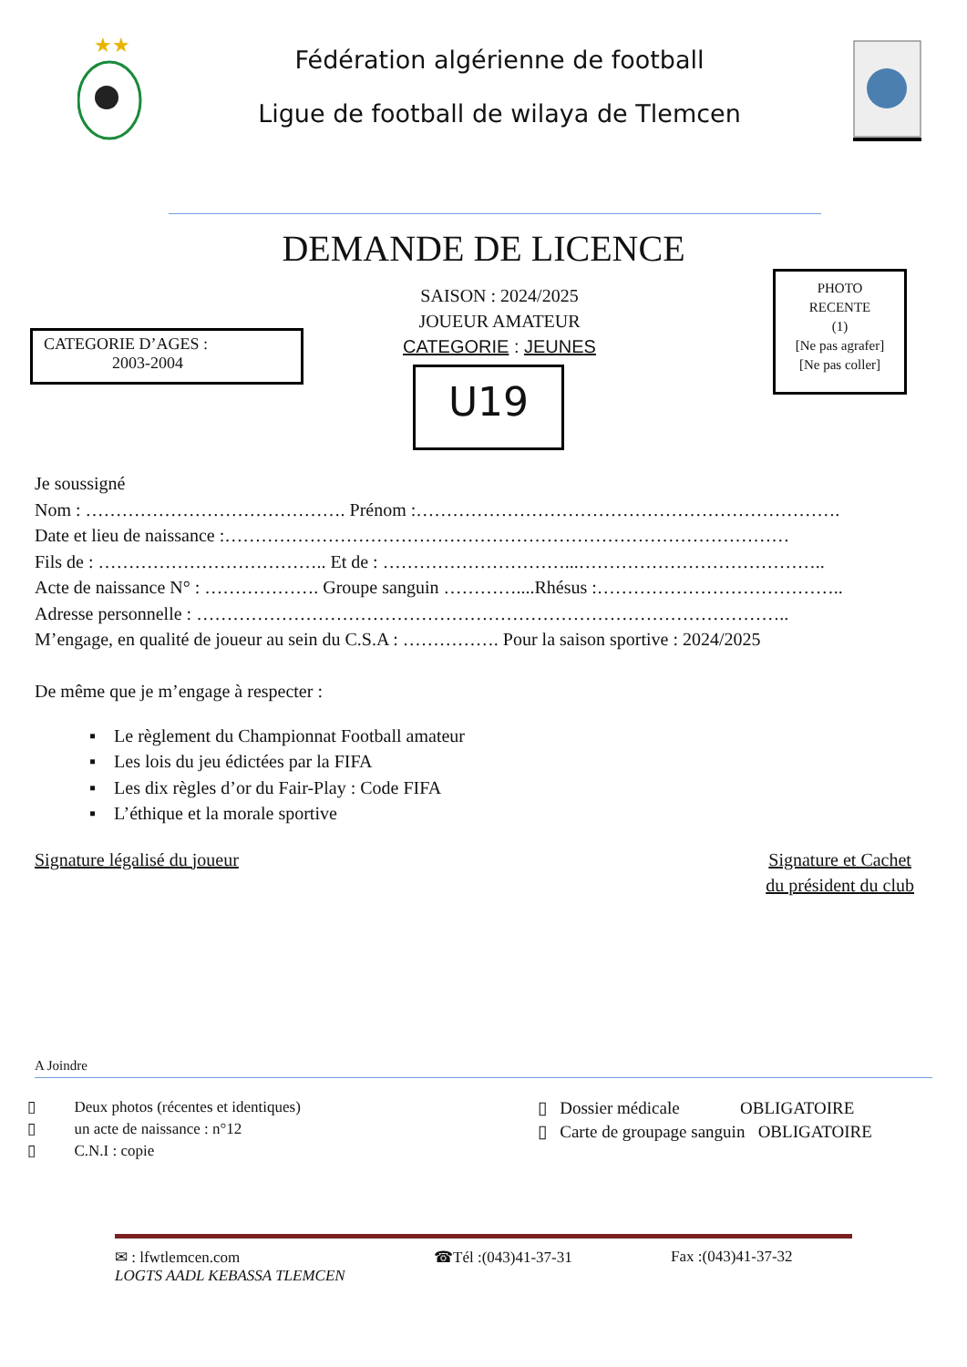★★
Fédération algérienne de football
Ligue de football de wilaya de Tlemcen
DEMANDE DE LICENCE
CATEGORIE D’AGES :
2003-2004
SAISON : 2024/2025
JOUEUR AMATEUR
CATEGORIE : JEUNES
U19
PHOTO
RECENTE
(1)
[Ne pas agrafer]
[Ne pas coller]
Je soussigné
Nom : ……………………………………. Prénom :…………………………………………………………….
Date et lieu de naissance :…………………………………………………………………………………
Fils de : ……………………………….. Et de : …………………………...…………………………………..
Acte de naissance N° : ………………. Groupe sanguin …………....Rhésus :…………………………………..
Adresse personnelle : ……………………………………………………………………………………..
M’engage, en qualité de joueur au sein du C.S.A : ……………. Pour la saison sportive : 2024/2025
De même que je m’engage à respecter :
▪ Le règlement du Championnat Football amateur
▪ Les lois du jeu édictées par la FIFA
▪ Les dix règles d’or du Fair-Play : Code FIFA
▪ L’éthique et la morale sportive
Signature légalisé du joueur Signature et Cachet
du président du club
A Joindre
▯ Deux photos (récentes et identiques)
▯ un acte de naissance : n°12
▯ C.N.I : copie
▯ Dossier médicale OBLIGATOIRE
▯ Carte de groupage sanguin OBLIGATOIRE
✉ : lfwtlemcen.com ☎Tél :(043)41-37-31 Fax :(043)41-37-32
LOGTS AADL KEBASSA TLEMCEN